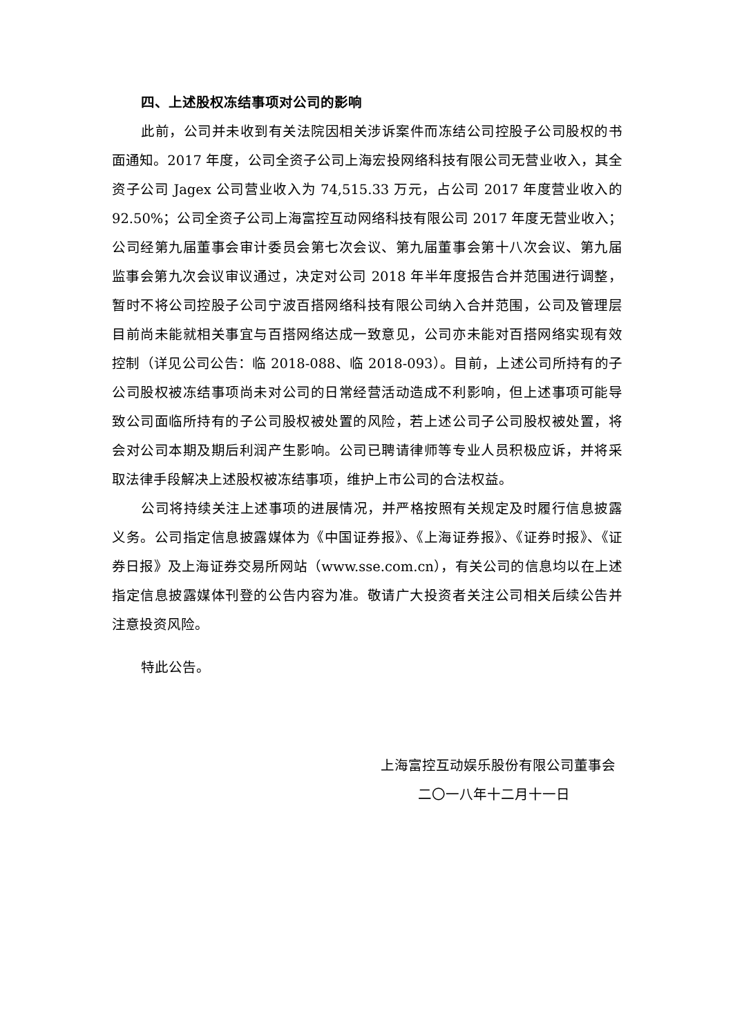四、上述股权冻结事项对公司的影响
此前，公司并未收到有关法院因相关涉诉案件而冻结公司控股子公司股权的书面通知。2017 年度，公司全资子公司上海宏投网络科技有限公司无营业收入，其全资子公司 Jagex 公司营业收入为 74,515.33 万元，占公司 2017 年度营业收入的 92.50%；公司全资子公司上海富控互动网络科技有限公司 2017 年度无营业收入；公司经第九届董事会审计委员会第七次会议、第九届董事会第十八次会议、第九届监事会第九次会议审议通过，决定对公司 2018 年半年度报告合并范围进行调整，暂时不将公司控股子公司宁波百搭网络科技有限公司纳入合并范围，公司及管理层目前尚未能就相关事宜与百搭网络达成一致意见，公司亦未能对百搭网络实现有效控制（详见公司公告：临 2018-088、临 2018-093）。目前，上述公司所持有的子公司股权被冻结事项尚未对公司的日常经营活动造成不利影响，但上述事项可能导致公司面临所持有的子公司股权被处置的风险，若上述公司子公司股权被处置，将会对公司本期及期后利润产生影响。公司已聘请律师等专业人员积极应诉，并将采取法律手段解决上述股权被冻结事项，维护上市公司的合法权益。
公司将持续关注上述事项的进展情况，并严格按照有关规定及时履行信息披露义务。公司指定信息披露媒体为《中国证券报》、《上海证券报》、《证券时报》、《证券日报》及上海证券交易所网站（www.sse.com.cn），有关公司的信息均以在上述指定信息披露媒体刊登的公告内容为准。敬请广大投资者关注公司相关后续公告并注意投资风险。
特此公告。
上海富控互动娱乐股份有限公司董事会
二〇一八年十二月十一日